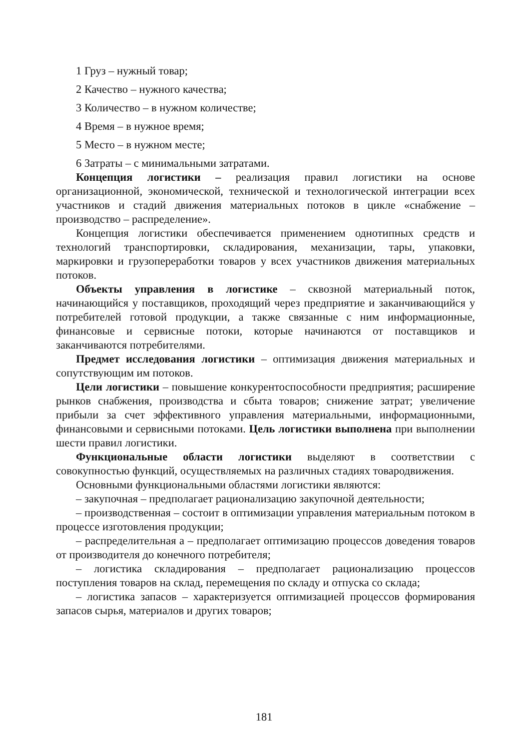1 Груз – нужный товар;
2 Качество – нужного качества;
3 Количество – в нужном количестве;
4 Время – в нужное время;
5 Место – в нужном месте;
6 Затраты – с минимальными затратами.
Концепция логистики – реализация правил логистики на основе организационной, экономической, технической и технологической интеграции всех участников и стадий движения материальных потоков в цикле «снабжение – производство – распределение».
Концепция логистики обеспечивается применением однотипных средств и технологий транспортировки, складирования, механизации, тары, упаковки, маркировки и грузопереработки товаров у всех участников движения материальных потоков.
Объекты управления в логистике – сквозной материальный поток, начинающийся у поставщиков, проходящий через предприятие и заканчивающийся у потребителей готовой продукции, а также связанные с ним информационные, финансовые и сервисные потоки, которые начинаются от поставщиков и заканчиваются потребителями.
Предмет исследования логистики – оптимизация движения материальных и сопутствующим им потоков.
Цели логистики – повышение конкурентоспособности предприятия; расширение рынков снабжения, производства и сбыта товаров; снижение затрат; увеличение прибыли за счет эффективного управления материальными, информационными, финансовыми и сервисными потоками. Цель логистики выполнена при выполнении шести правил логистики.
Функциональные области логистики выделяют в соответствии с совокупностью функций, осуществляемых на различных стадиях товародвижения.
Основными функциональными областями логистики являются:
– закупочная – предполагает рационализацию закупочной деятельности;
– производственная – состоит в оптимизации управления материальным потоком в процессе изготовления продукции;
– распределительная а – предполагает оптимизацию процессов доведения товаров от производителя до конечного потребителя;
– логистика складирования – предполагает рационализацию процессов поступления товаров на склад, перемещения по складу и отпуска со склада;
– логистика запасов – характеризуется оптимизацией процессов формирования запасов сырья, материалов и других товаров;
181